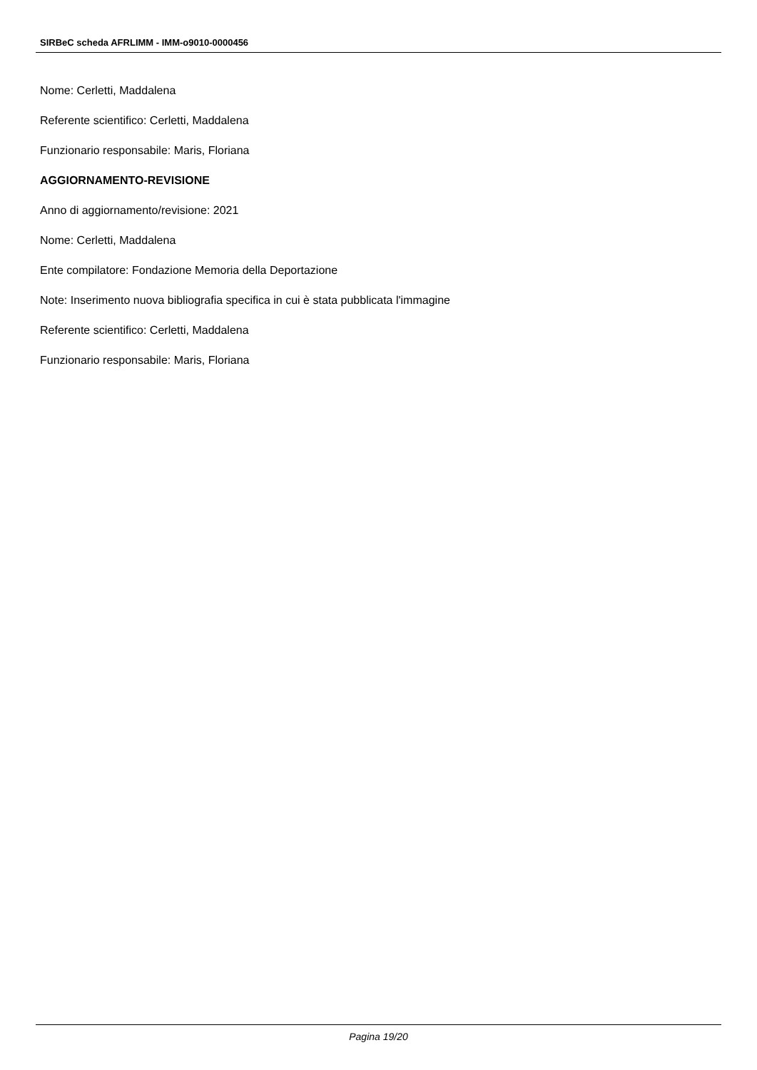SIRBeC scheda AFRLIMM - IMM-o9010-0000456
Nome: Cerletti, Maddalena
Referente scientifico: Cerletti, Maddalena
Funzionario responsabile: Maris, Floriana
AGGIORNAMENTO-REVISIONE
Anno di aggiornamento/revisione: 2021
Nome: Cerletti, Maddalena
Ente compilatore: Fondazione Memoria della Deportazione
Note: Inserimento nuova bibliografia specifica in cui è stata pubblicata l'immagine
Referente scientifico: Cerletti, Maddalena
Funzionario responsabile: Maris, Floriana
Pagina 19/20